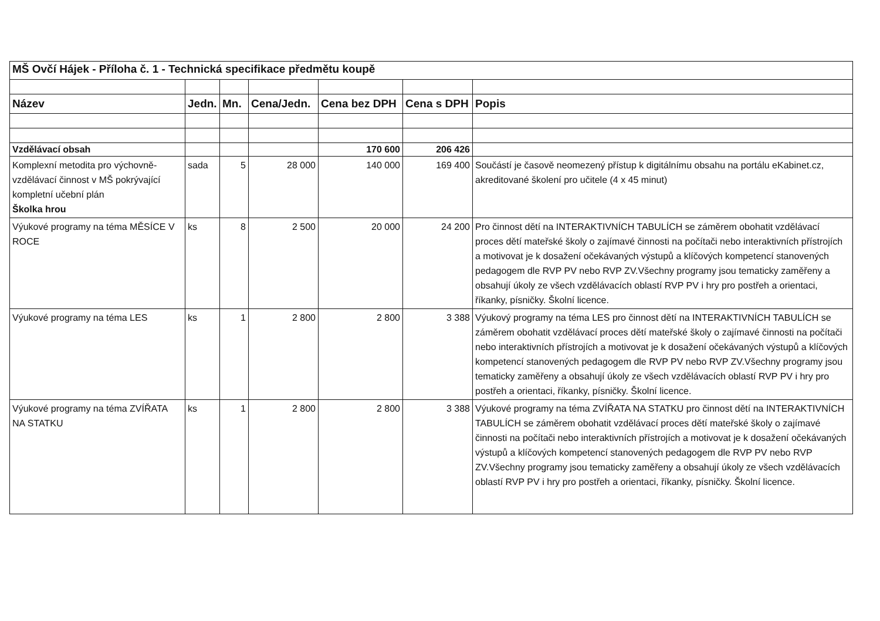| MŠ Ovčí Hájek - Příloha č. 1 - Technická specifikace předmětu koupě | | | | | | |
| Název | Jedn. | Mn. | Cena/Jedn. | Cena bez DPH | Cena s DPH | Popis |
| Vzdělávací obsah | | | | 170 600 | 206 426 | |
| Komplexní metodita pro výchovně-vzdělávací činnost v MŠ pokrývající kompletní učební plán Školka hrou | sada | 5 | 28 000 | 140 000 | 169 400 | Součástí je časově neomezený přístup k digitálnímu obsahu na portálu eKabinet.cz, akreditované školení pro učitele (4 x 45 minut) |
| Výukové programy na téma MĚSÍCE V ROCE | ks | 8 | 2 500 | 20 000 | 24 200 | Pro činnost dětí na INTERAKTIVNÍCH TABULÍCH se záměrem obohatit vzdělávací proces dětí mateřské školy o zajímavé činnosti na počítači nebo interaktivních přístrojích a motivovat je k dosažení očekávaných výstupů a klíčových kompetencí stanovených pedagogem dle RVP PV nebo RVP ZV.Všechny programy jsou tematicky zaměřeny a obsahují úkoly ze všech vzdělávacích oblastí RVP PV i hry pro postřeh a orientaci, říkanky, písničky. Školní licence. |
| Výukové programy na téma LES | ks | 1 | 2 800 | 2 800 | 3 388 | Výukový programy na téma LES pro činnost dětí na INTERAKTIVNÍCH TABULÍCH se záměrem obohatit vzdělávací proces dětí mateřské školy o zajímavé činnosti na počítači nebo interaktivních přístrojích a motivovat je k dosažení očekávaných výstupů a klíčových kompetencí stanovených pedagogem dle RVP PV nebo RVP ZV.Všechny programy jsou tematicky zaměřeny a obsahují úkoly ze všech vzdělávacích oblastí RVP PV i hry pro postřeh a orientaci, říkanky, písničky. Školní licence. |
| Výukové programy na téma ZVÍŘATA NA STATKU | ks | 1 | 2 800 | 2 800 | 3 388 | Výukové programy na téma ZVÍŘATA NA STATKU pro činnost dětí na INTERAKTIVNÍCH TABULÍCH se záměrem obohatit vzdělávací proces dětí mateřské školy o zajímavé činnosti na počítači nebo interaktivních přístrojích a motivovat je k dosažení očekávaných výstupů a klíčových kompetencí stanovených pedagogem dle RVP PV nebo RVP ZV.Všechny programy jsou tematicky zaměřeny a obsahují úkoly ze všech vzdělávacích oblastí RVP PV i hry pro postřeh a orientaci, říkanky, písničky. Školní licence. |